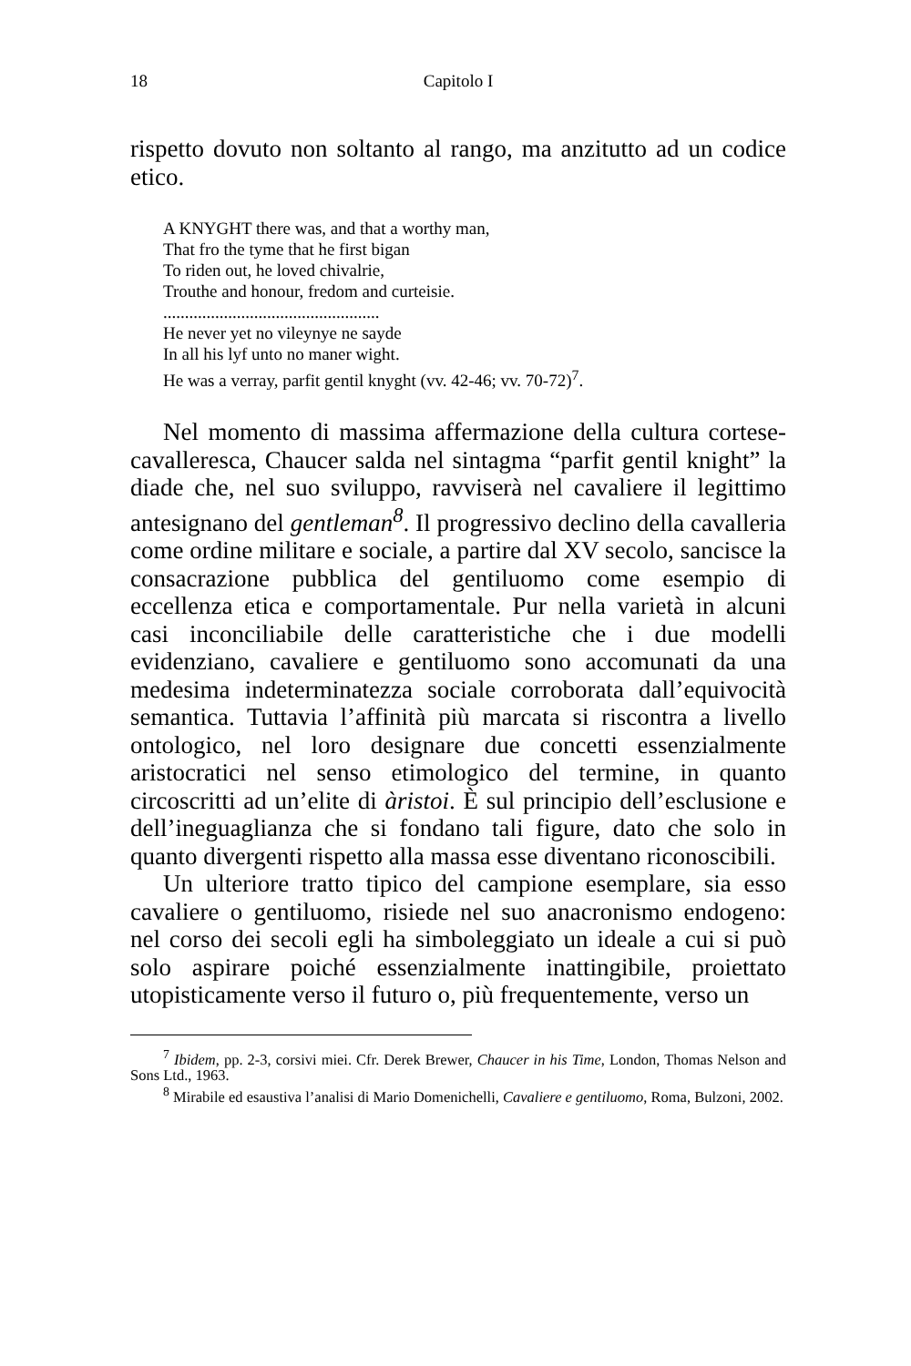18 Capitolo I
rispetto dovuto non soltanto al rango, ma anzitutto ad un codice etico.
A KNYGHT there was, and that a worthy man,
That fro the tyme that he first bigan
To riden out, he loved chivalrie,
Trouthe and honour, fredom and curteisie.
..................................................
He never yet no vileynye ne sayde
In all his lyf unto no maner wight.
He was a verray, parfit gentil knyght (vv. 42-46; vv. 70-72)<sup>7</sup>.
Nel momento di massima affermazione della cultura cortese-cavalleresca, Chaucer salda nel sintagma “parfit gentil knight” la diade che, nel suo sviluppo, ravviserà nel cavaliere il legittimo antesignano del gentleman<sup>8</sup>. Il progressivo declino della cavalleria come ordine militare e sociale, a partire dal XV secolo, sancisce la consacrazione pubblica del gentiluomo come esempio di eccellenza etica e comportamentale. Pur nella varietà in alcuni casi inconciliabile delle caratteristiche che i due modelli evidenziano, cavaliere e gentiluomo sono accomunati da una medesima indeterminatezza sociale corroborata dall’equivocità semantica. Tuttavia l’affinità più marcata si riscontra a livello ontologico, nel loro designare due concetti essenzialmente aristocratici nel senso etimologico del termine, in quanto circoscritti ad un’elite di àristoi. È sul principio dell’esclusione e dell’ineguaglianza che si fondano tali figure, dato che solo in quanto divergenti rispetto alla massa esse diventano riconoscibili.
Un ulteriore tratto tipico del campione esemplare, sia esso cavaliere o gentiluomo, risiede nel suo anacronismo endogeno: nel corso dei secoli egli ha simboleggiato un ideale a cui si può solo aspirare poiché essenzialmente inattingibile, proiettato utopisticamente verso il futuro o, più frequentemente, verso un
<sup>7</sup> Ibidem, pp. 2-3, corsivi miei. Cfr. Derek Brewer, Chaucer in his Time, London, Thomas Nelson and Sons Ltd., 1963.
<sup>8</sup> Mirabile ed esaustiva l’analisi di Mario Domenichelli, Cavaliere e gentiluomo, Roma, Bulzoni, 2002.